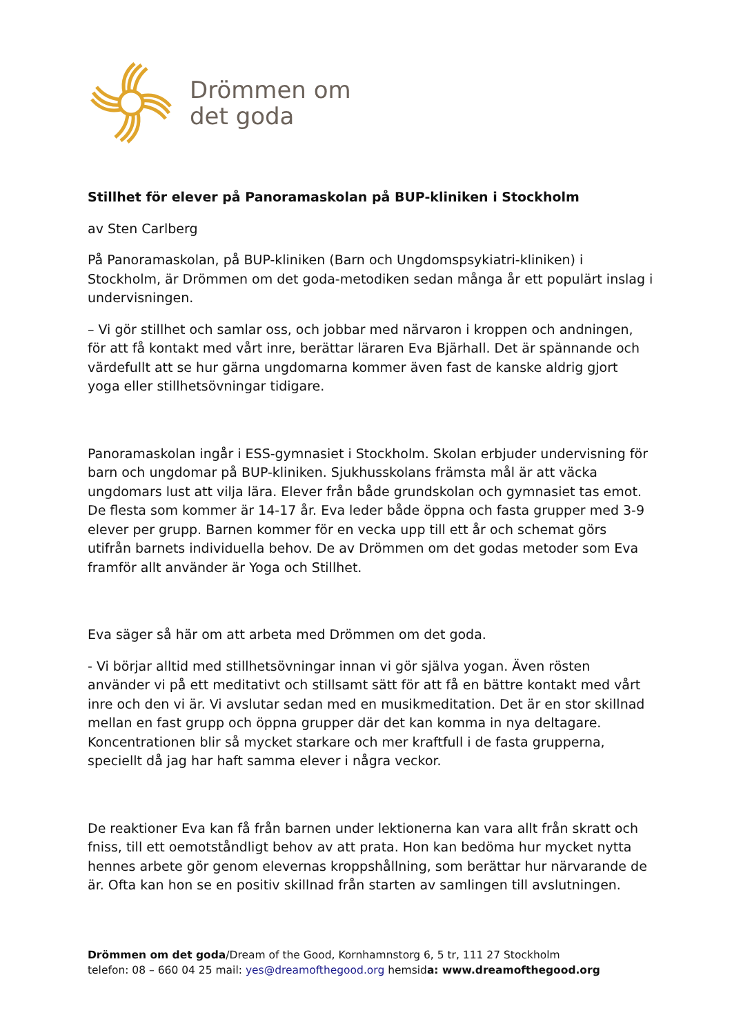Drömmen om
det goda
Stillhet för elever på Panoramaskolan på BUP-kliniken i Stockholm
av Sten Carlberg
På Panoramaskolan, på BUP-kliniken (Barn och Ungdomspsykiatri-kliniken) i Stockholm, är Drömmen om det goda-metodiken sedan många år ett populärt inslag i undervisningen.
– Vi gör stillhet och samlar oss, och jobbar med närvaron i kroppen och andningen, för att få kontakt med vårt inre, berättar läraren Eva Bjärhall. Det är spännande och värdefullt att se hur gärna ungdomarna kommer även fast de kanske aldrig gjort yoga eller stillhetsövningar tidigare.
Panoramaskolan ingår i ESS-gymnasiet i Stockholm. Skolan erbjuder undervisning för barn och ungdomar på BUP-kliniken. Sjukhusskolans främsta mål är att väcka ungdomars lust att vilja lära. Elever från både grundskolan och gymnasiet tas emot. De flesta som kommer är 14-17 år. Eva leder både öppna och fasta grupper med 3-9 elever per grupp. Barnen kommer för en vecka upp till ett år och schemat görs utifrån barnets individuella behov. De av Drömmen om det godas metoder som Eva framför allt använder är Yoga och Stillhet.
Eva säger så här om att arbeta med Drömmen om det goda.
- Vi börjar alltid med stillhetsövningar innan vi gör själva yogan. Även rösten använder vi på ett meditativt och stillsamt sätt för att få en bättre kontakt med vårt inre och den vi är. Vi avslutar sedan med en musikmeditation. Det är en stor skillnad mellan en fast grupp och öppna grupper där det kan komma in nya deltagare. Koncentrationen blir så mycket starkare och mer kraftfull i de fasta grupperna, speciellt då jag har haft samma elever i några veckor.
De reaktioner Eva kan få från barnen under lektionerna kan vara allt från skratt och fniss, till ett oemotståndligt behov av att prata. Hon kan bedöma hur mycket nytta hennes arbete gör genom elevernas kroppshållning, som berättar hur närvarande de är. Ofta kan hon se en positiv skillnad från starten av samlingen till avslutningen.
Drömmen om det goda/Dream of the Good, Kornhamnstorg 6, 5 tr, 111 27 Stockholm
telefon: 08 – 660 04 25 mail: yes@dreamofthegood.org hemsida: www.dreamofthegood.org